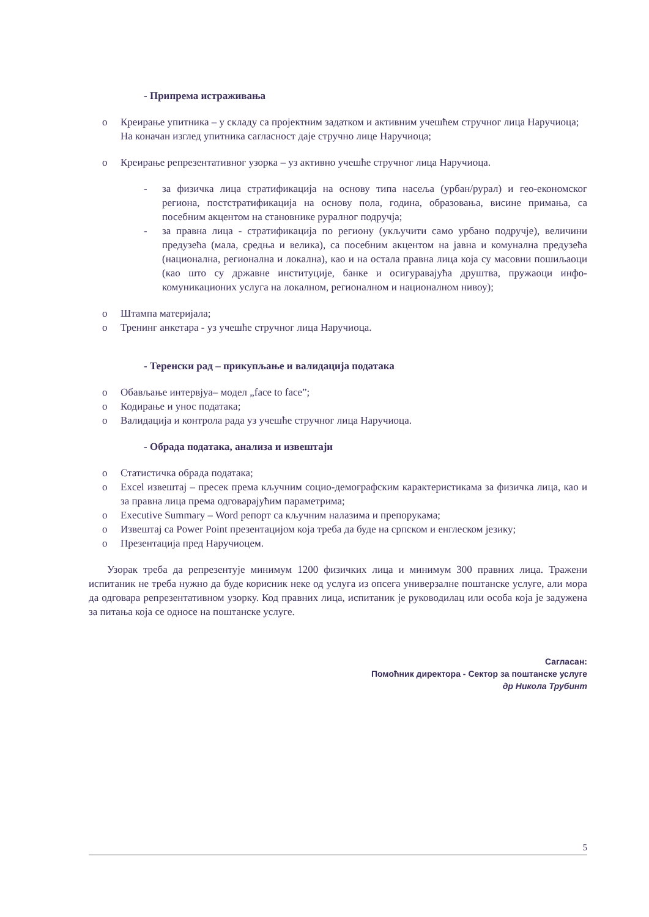- Припрема истраживања
o Креирање упитника – у складу са пројектним задатком и активним учешћем стручног лица Наручиоца;
На коначан изглед упитника сагласност даје стручно лице Наручиоца;
o Креирање репрезентативног узорка – уз активно учешће стручног лица Наручиоца.
- за физичка лица стратификација на основу типа насеља (урбан/рурал) и гео-економског региона, постстратификација на основу пола, година, образовања, висине примања, са посебним акцентом на становнике руралног подручја;
- за правна лица - стратификација по региону (укључити само урбано подручје), величини предузећа (мала, средња и велика), са посебним акцентом на јавна и комунална предузећа (национална, регионална и локална), као и на остала правна лица која су масовни пошиљаоци (као што су државне институције, банке и осигуравајућа друштва, пружаоци инфо-комуникационих услуга на локалном, регионалном и националном нивоу);
o Штампа материјала;
o Тренинг анкетара - уз учешће стручног лица Наручиоца.
- Теренски рад – прикупљање и валидација података
o Обављање интервјуа– модел „face to face”;
o Кодирање и унос података;
o Валидација и контрола рада уз учешће стручног лица Наручиоца.
- Обрада података, анализа и извештаји
o Статистичка обрада података;
o Excel извештај – пресек према кључним социо-демографским карактеристикама за физичка лица, као и за правна лица према одговарајућим параметрима;
o Executive Summary – Word репорт са кључним налазима и препорукама;
o Извештај са Power Point презентацијом која треба да буде на српском и енглеском језику;
o Презентација пред Наручиоцем.
Узорак треба да репрезентује минимум 1200 физичких лица и минимум 300 правних лица. Тражени испитаник не треба нужно да буде корисник неке од услуга из опсега универзалне поштанске услуге, али мора да одговара репрезентативном узорку. Код правних лица, испитаник је руководилац или особа која је задужена за питања која се односе на поштанске услуге.
Сагласан:
Помоћник директора - Сектор за поштанске услуге
др Никола Трубинт
5